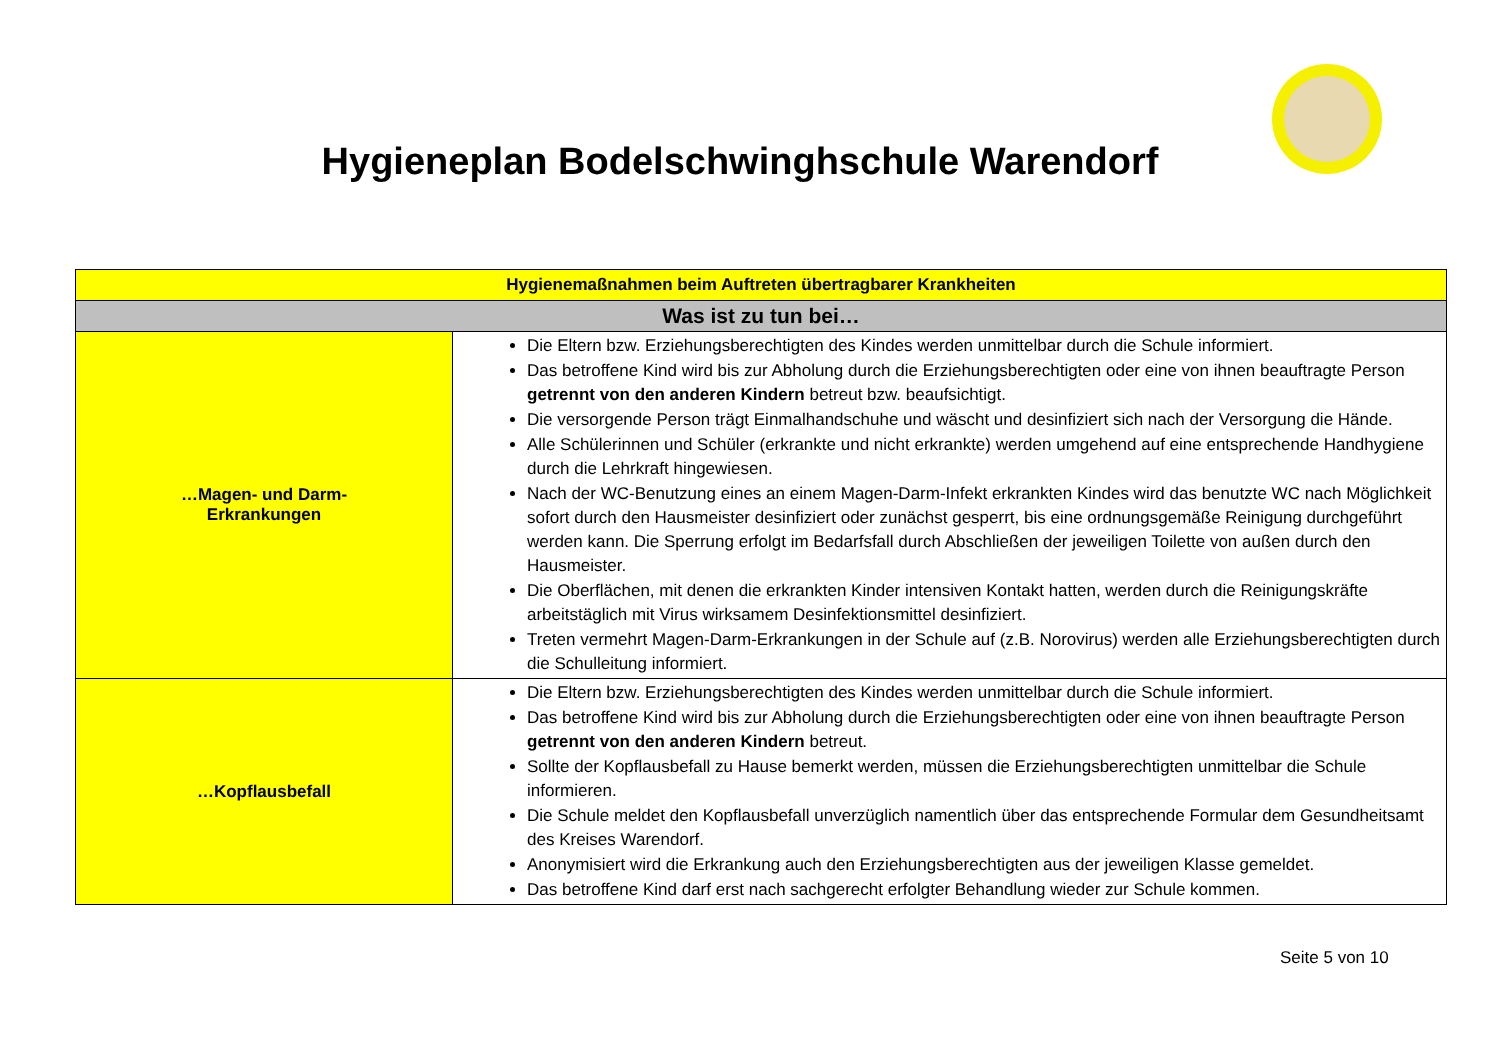Hygieneplan Bodelschwinghschule Warendorf
| Hygienemaßnahmen beim Auftreten übertragbarer Krankheiten | |
| --- | --- |
| Was ist zu tun bei… | |
| …Magen- und Darm- Erkrankungen | Die Eltern bzw. Erziehungsberechtigten des Kindes werden unmittelbar durch die Schule informiert. Das betroffene Kind wird bis zur Abholung durch die Erziehungsberechtigten oder eine von ihnen beauftragte Person getrennt von den anderen Kindern betreut bzw. beaufsichtigt. Die versorgende Person trägt Einmalhandschuhe und wäscht und desinfiziert sich nach der Versorgung die Hände. Alle Schülerinnen und Schüler (erkrankte und nicht erkrankte) werden umgehend auf eine entsprechende Handhygiene durch die Lehrkraft hingewiesen. Nach der WC-Benutzung eines an einem Magen-Darm-Infekt erkrankten Kindes wird das benutzte WC nach Möglichkeit sofort durch den Hausmeister desinfiziert oder zunächst gesperrt, bis eine ordnungsgemäße Reinigung durchgeführt werden kann. Die Sperrung erfolgt im Bedarfsfall durch Abschließen der jeweiligen Toilette von außen durch den Hausmeister. Die Oberflächen, mit denen die erkrankten Kinder intensiven Kontakt hatten, werden durch die Reinigungskräfte arbeitstäglich mit Virus wirksamem Desinfektionsmittel desinfiziert. Treten vermehrt Magen-Darm-Erkrankungen in der Schule auf (z.B. Norovirus) werden alle Erziehungsberechtigten durch die Schulleitung informiert. |
| …Kopflausbefall | Die Eltern bzw. Erziehungsberechtigten des Kindes werden unmittelbar durch die Schule informiert. Das betroffene Kind wird bis zur Abholung durch die Erziehungsberechtigten oder eine von ihnen beauftragte Person getrennt von den anderen Kindern betreut. Sollte der Kopflausbefall zu Hause bemerkt werden, müssen die Erziehungsberechtigten unmittelbar die Schule informieren. Die Schule meldet den Kopflausbefall unverzüglich namentlich über das entsprechende Formular dem Gesundheitsamt des Kreises Warendorf. Anonymisiert wird die Erkrankung auch den Erziehungsberechtigten aus der jeweiligen Klasse gemeldet. Das betroffene Kind darf erst nach sachgerecht erfolgter Behandlung wieder zur Schule kommen. |
Seite 5 von 10